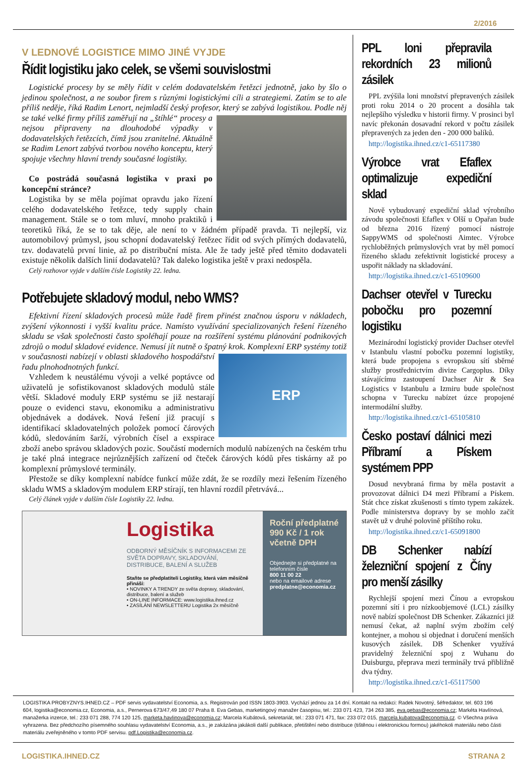2/2016
V LEDNOVÉ LOGISTICE MIMO JINÉ VYJDE
Řídit logistiku jako celek, se všemi souvislostmi
Logistické procesy by se měly řídit v celém dodavatelském řetězci jednotně, jako by šlo o jedinou společnost, a ne soubor firem s různými logistickými cíli a strategiemi. Zatím se to ale příliš neděje, říká Radim Lenort, nejmladší český profesor, který se zabývá logistikou. Podle něj se také velké firmy příliš zaměřují na „štíhlé“ procesy a nejsou připraveny na dlouhodobé výpadky v dodavatelských řetězcích, čímž jsou zranitelné. Aktuálně se Radim Lenort zabývá tvorbou nového konceptu, který spojuje všechny hlavní trendy současné logistiky.
Co postrádá současná logistika v praxi po koncepční stránce?
Logistika by se měla pojímat opravdu jako řízení celého dodavatelského řetězce, tedy supply chain management. Stále se o tom mluví, mnoho praktiků i teoretiků říká, že se to tak děje, ale není to v žádném případě pravda. Ti nejlepší, viz automobilový průmysl, jsou schopní dodavatelský řetězec řídit od svých přímých dodavatelů, tzv. dodavatelů první linie, až po distribuční místa. Ale že tady ještě před těmito dodavateli existuje několik dalších linií dodavatelů? Tak daleko logistika ještě v praxi nedospěla.
Celý rozhovor vyjde v dalším čísle Logistiky 22. ledna.
Potřebujete skladový modul, nebo WMS?
Efektivní řízení skladových procesů může řadě firem přinést značnou úsporu v nákladech, zvýšení výkonnosti i vyšší kvalitu práce. Namísto využívání specializovaných řešení řízeného skladu se však společnosti často spoléhají pouze na rozšíření systému plánování podnikových zdrojů o modul skladové evidence. Nemusí jít nutně o špatný krok. ERP Komplexní ERP systémy totiž v současnosti nabízejí v oblasti skladového hospodářství řadu plnohodnotných funkcí.
Vzhledem k neustálému vývoji a velké poptávce od uživatelů je sofistikovanost skladových modulů stále větší. Skladové moduly ERP systému se již nestarají pouze o evidenci stavu, ekonomiku a administrativu objednávek a dodávek. Nová řešení již pracují s identifikací skladovatelných položek pomocí čárových kódů, sledováním šarží, výrobních čísel a exspirace zboží anebo správou skladových pozic. Součástí moderních modulů nabízených na českém trhu je také plná integrace nejrůznějších zařízení od čteček čárových kódů přes tiskárny až po komplexní průmyslové terminály.
Přestože se díky komplexní nabídce funkcí může zdát, že se rozdíly mezi řešením řízeného skladu WMS a skladovým modulem ERP stírají, ten hlavní rozdíl přetrvává...
Celý článek vyjde v dalším čísle Logistiky 22. ledna.
Logistika
ODBORNÝ MĚSÍČNÍK S INFORMACEMI ZE SVĚTA DOPRAVY, SKLADOVÁNÍ, DISTRIBUCE, BALENÍ A SLUŽEB
Staňte se předplatiteli Logistiky, která vám měsíčně přináší:
• NOVINKY A TRENDY ze světa dopravy, skladování, distribuce, balení a služeb
• ON-LINE INFORMACE: www.logistika.ihned.cz
• ZASÍLÁNÍ NEWSLETTERU Logistika 2x měsíčně
Roční předplatné
990 Kč / 1 rok
včetně DPH
Objednejte si předplatné na telefonním čísle
800 11 00 22
nebo na emailové adrese
predplatne@economia.cz
PPL loni přepravila rekordních 23 milionů zásilek
PPL zvýšila loni množství přepravených zásilek proti roku 2014 o 20 procent a dosáhla tak nejlepšího výsledku v historii firmy. V prosinci byl navíc překonán dosavadní rekord v počtu zásilek přepravených za jeden den - 200 000 balíků.
http://logistika.ihned.cz/c1-65117380
Výrobce vrat Efaflex optimalizuje expediční sklad
Nově vybudovaný expediční sklad výrobního závodu společnosti Efaflex v Olší u Opařan bude od března 2016 řízený pomocí nástroje SappyWMS od společnosti Aimtec. Výrobce rychloběžných průmyslových vrat by měl pomocí řízeného skladu zefektivnit logistické procesy a uspořit náklady na skladování.
http://logistika.ihned.cz/c1-65109600
Dachser otevřel v Turecku pobočku pro pozemní logistiku
Mezinárodní logistický provider Dachser otevřel v Istanbulu vlastní pobočku pozemní logistiky, která bude propojena s evropskou sítí sběrné služby prostřednictvím divize Cargoplus. Díky stávajícímu zastoupení Dachser Air & Sea Logistics v Istanbulu a Izmiru bude společnost schopna v Turecku nabízet úzce propojené intermodální služby.
http://logistika.ihned.cz/c1-65105810
Česko postaví dálnici mezi Příbramí a Pískem systémem PPP
Dosud nevybraná firma by měla postavit a provozovat dálnici D4 mezi Příbramí a Pískem. Stát chce získat zkušenosti s tímto typem zakázek. Podle ministerstva dopravy by se mohlo začít stavět už v druhé polovině příštího roku.
http://logistika.ihned.cz/c1-65091800
DB Schenker nabízí železniční spojení z Číny pro menší zásilky
Rychlejší spojení mezi Čínou a evropskou pozemní sítí i pro nízkoobjemové (LCL) zásilky nově nabízí společnost DB Schenker. Zákazníci již nemusí čekat, až naplní svým zbožím celý kontejner, a mohou si objednat i doručení menších kusových zásilek. DB Schenker využívá pravidelný železniční spoj z Wuhanu do Duisburgu, přeprava mezi terminály trvá přibližně dva týdny.
http://logistika.ihned.cz/c1-65117500
LOGISTIKA PROBYZNYS.IHNED.CZ – PDF servis vydavatelství Economia, a.s. Registrován pod ISSN 1803-3903. Vychází jednou za 14 dní. Kontakt na redakci: Radek Novotný, šéfredaktor, tel. 603 196 604, logistika@economia.cz, Economia, a.s., Pernerova 673/47,49 180 07 Praha 8. Eva Gebas, marketingový manažer časopisu, tel.: 233 071 423, 734 263 385, eva.gebas@economia.cz; Markéta Havlínová, manažerka inzerce, tel.: 233 071 288, 774 120 125, marketa.havlinova@economia.cz; Marcela Kubátová, sekretariát, tel.: 233 071 471, fax: 233 072 015, marcela.kubatova@economia.cz. © Všechna práva vyhrazena. Bez předchozího písemného souhlasu vydavatelství Economia, a.s., je zakázána jakákoli další publikace, přetištění nebo distribuce (tištěnou i elektronickou formou) jakéhokoli materiálu nebo části materiálu zveřejněného v tomto PDF servisu. pdf.Logistika@economia.cz.
LOGISTIKA.IHNED.CZ STRANA 2